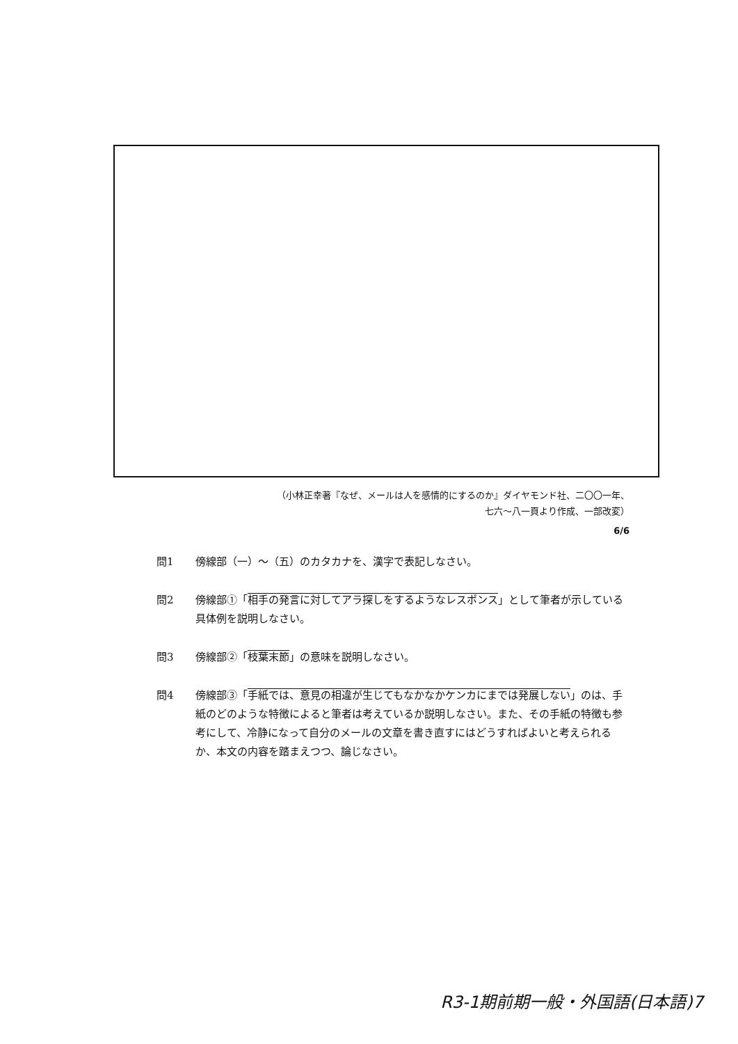（小林正幸著『なぜ、メールは人を感情的にするのか』ダイヤモンド社、二〇〇一年、
七六～八一頁より作成、一部改変）
6/6
問1 傍線部（一）～（五）のカタカナを、漢字で表記しなさい。
問2 傍線部①「相手の発言に対してアラ探しをするようなレスポンス」として筆者が示している具体例を説明しなさい。
問3 傍線部②「枝葉末節」の意味を説明しなさい。
問4 傍線部③「手紙では、意見の相違が生じてもなかなかケンカにまでは発展しない」のは、手紙のどのような特徴によると筆者は考えているか説明しなさい。また、その手紙の特徴も参考にして、冷静になって自分のメールの文章を書き直すにはどうすればよいと考えられるか、本文の内容を踏まえつつ、論じなさい。
R3-1期前期一般・外国語(日本語)7